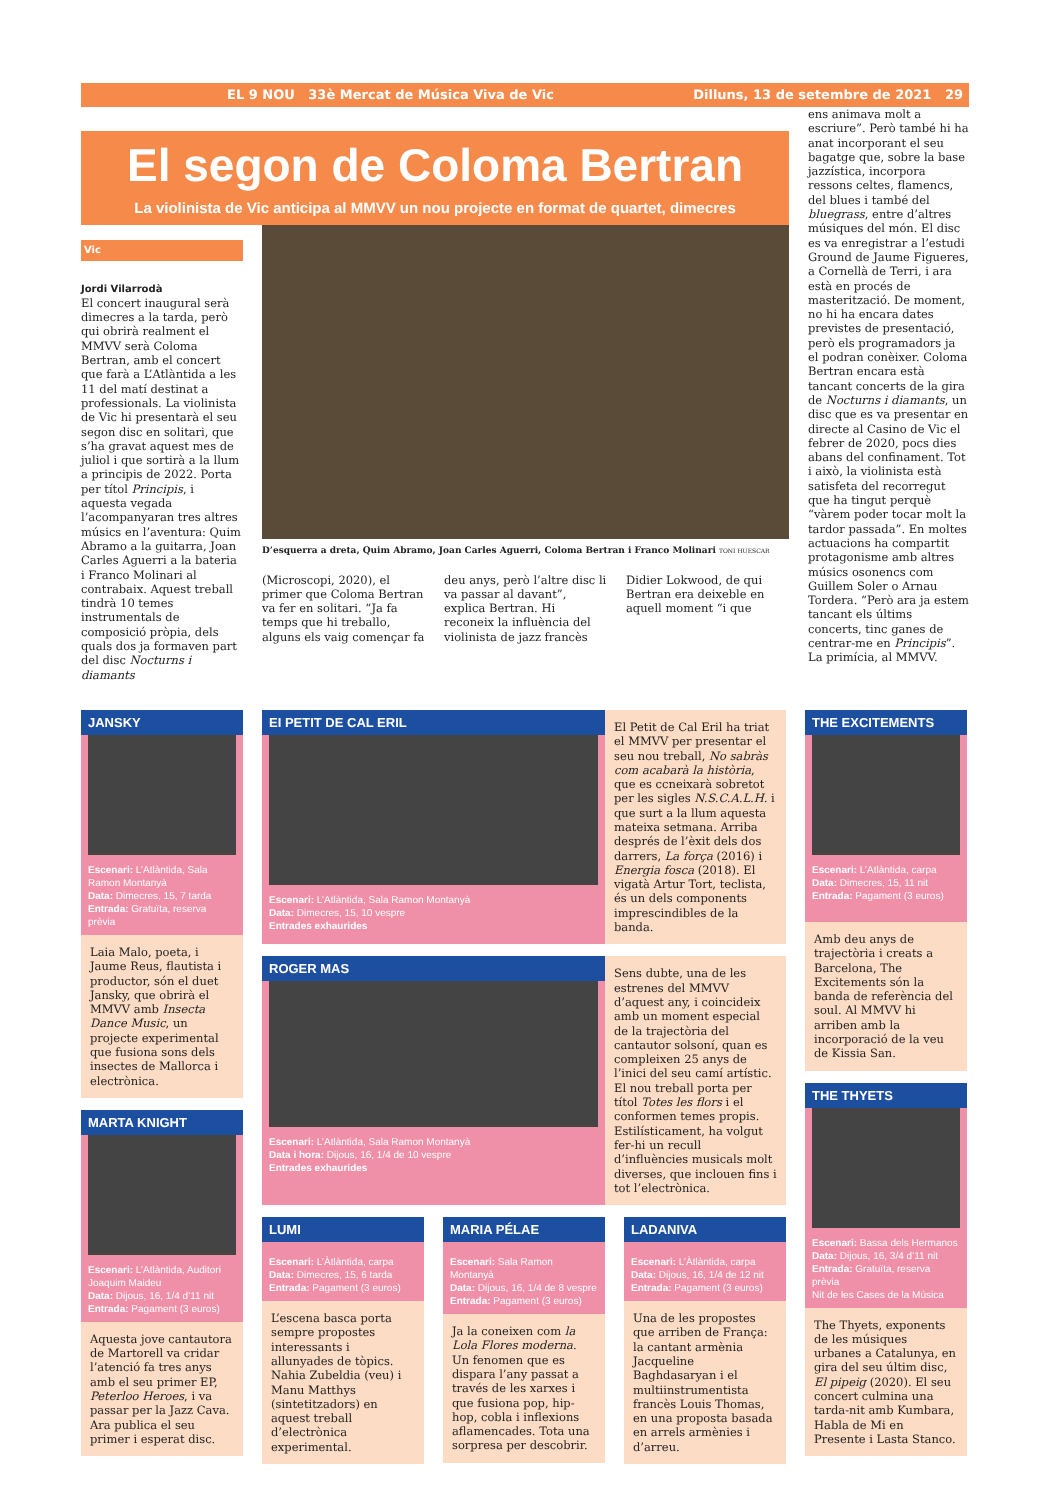EL 9 NOU 33è Mercat de Música Viva de Vic Dilluns, 13 de setembre de 2021 29
El segon de Coloma Bertran
La violinista de Vic anticipa al MMVV un nou projecte en format de quartet, dimecres
Vic
Jordi Vilarrodà
El concert inaugural serà dimecres a la tarda, però qui obrirà realment el MMVV serà Coloma Bertran, amb el concert que farà a L’Atlàntida a les 11 del matí destinat a professionals. La violinista de Vic hi presentarà el seu segon disc en solitari, que s’ha gravat aquest mes de juliol i que sortirà a la llum a principis de 2022. Porta per títol Principis, i aquesta vegada l’acompanyaran tres altres músics en l’aventura: Quim Abramo a la guitarra, Joan Carles Aguerri a la bateria i Franco Molinari al contrabaix. Aquest treball tindrà 10 temes instrumentals de composició pròpia, dels quals dos ja formaven part del disc Nocturns i diamants
D’esquerra a dreta, Quim Abramo, Joan Carles Aguerri, Coloma Bertran i Franco Molinari TONI HUESCAR
(Microscopi, 2020), el primer que Coloma Bertran va fer en solitari. “Ja fa temps que hi treballo, alguns els vaig començar fa deu anys, però l’altre disc li va passar al davant”, explica Bertran. Hi reconeix la influència del violinista de jazz francès Didier Lokwood, de qui Bertran era deixeble en aquell moment “i que
ens animava molt a escriure”. Però també hi ha anat incorporant el seu bagatge que, sobre la base jazzística, incorpora ressons celtes, flamencs, del blues i també del bluegrass, entre d’altres músiques del món. El disc es va enregistrar a l’estudi Ground de Jaume Figueres, a Cornellà de Terri, i ara està en procés de masterització. De moment, no hi ha encara dates previstes de presentació, però els programadors ja el podran conèixer. Coloma Bertran encara està tancant concerts de la gira de Nocturns i diamants, un disc que es va presentar en directe al Casino de Vic el febrer de 2020, pocs dies abans del confinament. Tot i això, la violinista està satisfeta del recorregut que ha tingut perquè “vàrem poder tocar molt la tardor passada”. En moltes actuacions ha compartit protagonisme amb altres músics osonencs com Guillem Soler o Arnau Tordera. “Però ara ja estem tancant els últims concerts, tinc ganes de centrar-me en Principis”. La primícia, al MMVV.
JANSKY
Escenari: L’Atlàntida, Sala Ramon Montanyà
Data: Dimecres, 15, 7 tarda
Entrada: Gratuïta, reserva prèvia
Laia Malo, poeta, i Jaume Reus, flautista i productor, són el duet Jansky, que obrirà el MMVV amb Insecta Dance Music, un projecte experimental que fusiona sons dels insectes de Mallorca i electrònica.
MARTA KNIGHT
Escenari: L’Atlàntida, Auditori Joaquim Maideu
Data: Dijous, 16, 1/4 d’11 nit
Entrada: Pagament (3 euros)
Aquesta jove cantautora de Martorell va cridar l’atenció fa tres anys amb el seu primer EP, Peterloo Heroes, i va passar per la Jazz Cava. Ara publica el seu primer i esperat disc.
EI PETIT DE CAL ERIL
Escenari: L’Atlàntida, Sala Ramon Montanyà
Data: Dimecres, 15, 10 vespre
Entrades exhaurides
El Petit de Cal Eril ha triat el MMVV per presentar el seu nou treball, No sabràs com acabarà la història, que es ccneixarà sobretot per les sigles N.S.C.A.L.H. i que surt a la llum aquesta mateixa setmana. Arriba després de l’èxit dels dos darrers, La força (2016) i Energia fosca (2018). El vigatà Artur Tort, teclista, és un dels components imprescindibles de la banda.
ROGER MAS
Escenari: L’Atlàntida, Sala Ramon Montanyà
Data i hora: Dijous, 16, 1/4 de 10 vespre
Entrades exhaurides
Sens dubte, una de les estrenes del MMVV d’aquest any, i coincideix amb un moment especial de la trajectòria del cantautor solsoní, quan es compleixen 25 anys de l’inici del seu camí artístic. El nou treball porta per títol Totes les flors i el conformen temes propis. Estilísticament, ha volgut fer-hi un recull d’influències musicals molt diverses, que inclouen fins i tot l’electrònica.
LUMI
Escenari: L’Àtlàntida, carpa
Data: Dimecres, 15, 6 tarda
Entrada: Pagament (3 euros)
L’escena basca porta sempre propostes interessants i allunyades de tòpics. Nahia Zubeldia (veu) i Manu Matthys (sintetitzadors) en aquest treball d’electrònica experimental.
MARIA PÉLAE
Escenari: Sala Ramon Montanyà
Data: Dijous, 16, 1/4 de 8 vespre
Entrada: Pagament (3 euros)
Ja la coneixen com la Lola Flores moderna. Un fenomen que es dispara l’any passat a través de les xarxes i que fusiona pop, hip-hop, cobla i inflexions aflamencades. Tota una sorpresa per descobrir.
LADANIVA
Escenari: L’Àtlàntida, carpa
Data: Dijous, 16, 1/4 de 12 nit
Entrada: Pagament (3 euros)
Una de les propostes que arriben de França: la cantant armènia Jacqueline Baghdasaryan i el multiinstrumentista francès Louis Thomas, en una proposta basada en arrels armènies i d’arreu.
THE EXCITEMENTS
Escenari: L’Atlàntida, carpa
Data: Dimecres, 15, 11 nit
Entrada: Pagament (3 euros)
Amb deu anys de trajectòria i creats a Barcelona, The Excitements són la banda de referència del soul. Al MMVV hi arriben amb la incorporació de la veu de Kissia San.
THE THYETS
Escenari: Bassa dels Hermanos
Data: Dijous, 16, 3/4 d’11 nit
Entrada: Gratuïta, reserva prèvia
Nit de les Cases de la Música
The Thyets, exponents de les músiques urbanes a Catalunya, en gira del seu últim disc, El pipeig (2020). El seu concert culmina una tarda-nit amb Kumbara, Habla de Mi en Presente i Lasta Stanco.